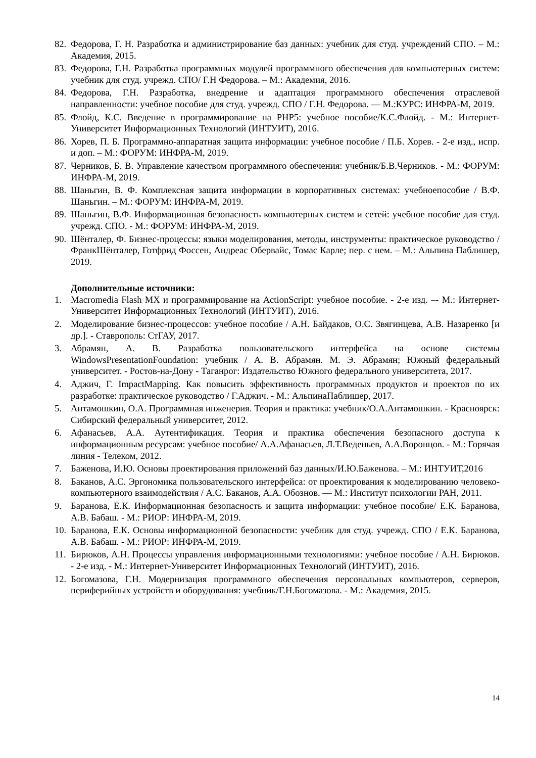82. Федорова, Г. Н. Разработка и администрирование баз данных: учебник для студ. учреждений СПО. – М.: Академия, 2015.
83. Федорова, Г.Н. Разработка программных модулей программного обеспечения для компьютерных систем: учебник для студ. учрежд. СПО/ Г.Н Федорова. – М.: Академия, 2016.
84. Федорова, Г.Н. Разработка, внедрение и адаптация программного обеспечения отраслевой направленности: учебное пособие для студ. учрежд. СПО / Г.Н. Федорова. — М.:КУРС: ИНФРА-М, 2019.
85. Флойд, К.С. Введение в программирование на PHP5: учебное пособие/К.С.Флойд. - М.: Интернет-Университет Информационных Технологий (ИНТУИТ), 2016.
86. Хорев, П. Б. Программно-аппаратная защита информации: учебное пособие / П.Б. Хорев. - 2-е изд., испр. и доп. – М.: ФОРУМ: ИНФРА-М, 2019.
87. Черников, Б. В. Управление качеством программного обеспечения: учебник/Б.В.Черников. - М.: ФОРУМ: ИНФРА-М, 2019.
88. Шаньгин, В. Ф. Комплексная защита информации в корпоративных системах: учебноепособие / В.Ф. Шаньгин. – М.: ФОРУМ: ИНФРА-М, 2019.
89. Шаньгин, В.Ф. Информационная безопасность компьютерных систем и сетей: учебное пособие для студ. учрежд. СПО. - М.: ФОРУМ: ИНФРА-М, 2019.
90. Шёнталер, Ф. Бизнес-процессы: языки моделирования, методы, инструменты: практическое руководство / ФранкШёнталер, Готфрид Фоссен, Андреас Обервайс, Томас Карле; пер. с нем. – М.: Альпина Паблишер, 2019.
Дополнительные источники:
1. Macromedia Flash MX и программирование на ActionScript: учебное пособие. - 2-е изд. –- М.: Интернет-Университет Информационных Технологий (ИНТУИТ), 2016.
2. Моделирование бизнес-процессов: учебное пособие / А.Н. Байдаков, О.С. Звягинцева, А.В. Назаренко [и др.]. - Ставрополь: СтГАУ, 2017.
3. Абрамян, А. В. Разработка пользовательского интерфейса на основе системы WindowsPresentationFoundation: учебник / А. В. Абрамян. М. Э. Абрамян; Южный федеральный университет. - Ростов-на-Дону - Таганрог: Издательство Южного федерального университета, 2017.
4. Аджич, Г. ImpactMapping. Как повысить эффективность программных продуктов и проектов по их разработке: практическое руководство / Г.Аджич. - М.: АльпинаПаблишер, 2017.
5. Антамошкин, О.А. Программная инженерия. Теория и практика: учебник/О.А.Антамошкин. - Красноярск: Сибирский федеральный университет, 2012.
6. Афанасьев, А.А. Аутентификация. Теория и практика обеспечения безопасного доступа к информационным ресурсам: учебное пособие/ А.А.Афанасьев, Л.Т.Веденьев, А.А.Воронцов. - М.: Горячая линия - Телеком, 2012.
7. Баженова, И.Ю. Основы проектирования приложений баз данных/И.Ю.Баженова. – М.: ИНТУИТ,2016
8. Баканов, А.С. Эргономика пользовательского интерфейса: от проектирования к моделированию человеко-компьютерного взаимодействия / А.С. Баканов, А.А. Обознов. — М.: Институт психологии РАН, 2011.
9. Баранова, Е.К. Информационная безопасность и защита информации: учебное пособие/ Е.К. Баранова, А.В. Бабаш. - М.: РИОР: ИНФРА-М, 2019.
10. Баранова, Е.К. Основы информационной безопасности: учебник для студ. учрежд. СПО / Е.К. Баранова, А.В. Бабаш. - М.: РИОР: ИНФРА-М, 2019.
11. Бирюков, А.Н. Процессы управления информационными технологиями: учебное пособие / А.Н. Бирюков. - 2-е изд. - М.: Интернет-Университет Информационных Технологий (ИНТУИТ), 2016.
12. Богомазова, Г.Н. Модернизация программного обеспечения персональных компьютеров, серверов, периферийных устройств и оборудования: учебник/Г.Н.Богомазова. - М.: Академия, 2015.
14